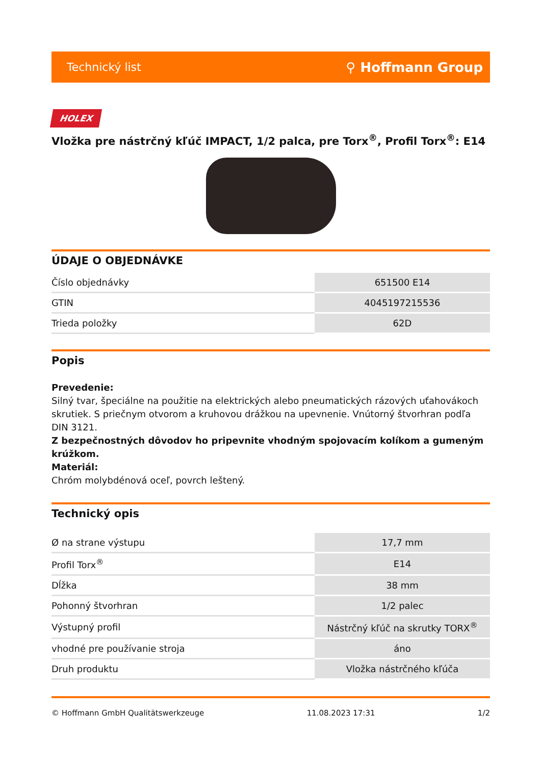Technický list ⚲ Hoffmann Group
HOLEX
Vložka pre nástrčný kľúč IMPACT, 1/2 palca, pre Torx<sup>®</sup>, Profil Torx<sup>®</sup>: E14
ÚDAJE O OBJEDNÁVKE
| Číslo objednávky | 651500 E14 |
| GTIN | 4045197215536 |
| Trieda položky | 62D |
Popis
Prevedenie:
Silný tvar, špeciálne na použitie na elektrických alebo pneumatických rázových uťahovákoch skrutiek. S priečnym otvorom a kruhovou drážkou na upevnenie. Vnútorný štvorhran podľa DIN 3121.
Z bezpečnostných dôvodov ho pripevnite vhodným spojovacím kolíkom a gumeným krúžkom.
Materiál:
Chróm molybdénová oceľ, povrch leštený.
Technický opis
| Ø na strane výstupu | 17,7 mm |
| Profil Torx<sup>®</sup> | E14 |
| Dĺžka | 38 mm |
| Pohonný štvorhran | 1/2 palec |
| Výstupný profil | Nástrčný kľúč na skrutky TORX<sup>®</sup> |
| vhodné pre používanie stroja | áno |
| Druh produktu | Vložka nástrčného kľúča |
© Hoffmann GmbH Qualitätswerkzeuge 11.08.2023 17:31 1/2